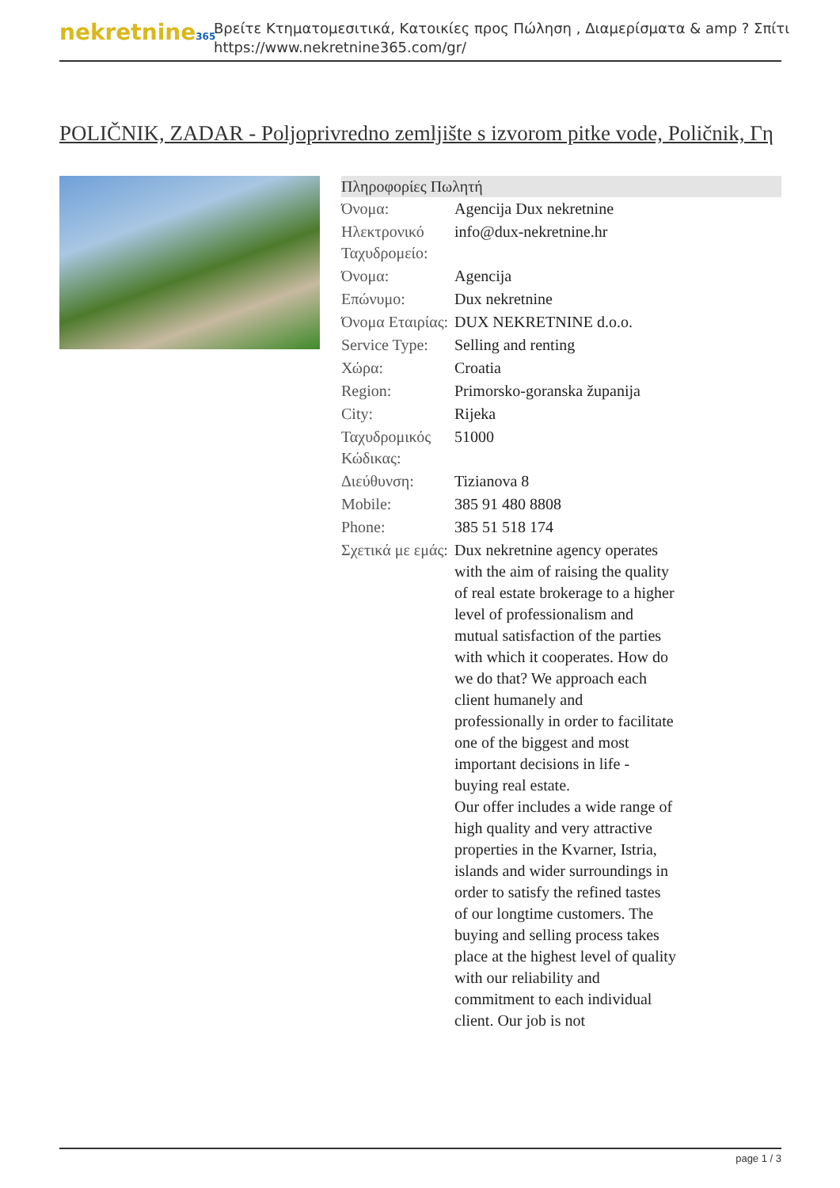nekretnine365
Βρείτε Κτηματομεσιτικά, Κατοικίες προς Πώληση , Διαμερίσματα & amp ? Σπίτι
https://www.nekretnine365.com/gr/
POLIČNIK, ZADAR - Poljoprivredno zemljište s izvorom pitke vode, Poličnik, Γη
| Πληροφορίες Πωλητή | | |
| --- | --- | --- |
| Όνομα: | Agencija Dux nekretnine | |
| Ηλεκτρονικό Ταχυδρομείο: | info@dux-nekretnine.hr | |
| Όνομα: | Agencija | |
| Επώνυμο: | Dux nekretnine | |
| Όνομα Εταιρίας: | DUX NEKRETNINE d.o.o. | |
| Service Type: | Selling and renting | |
| Χώρα: | Croatia | |
| Region: | Primorsko-goranska županija | |
| City: | Rijeka | |
| Ταχυδρομικός Κώδικας: | 51000 | |
| Διεύθυνση: | Tizianova 8 | |
| Mobile: | 385 91 480 8808 | |
| Phone: | 385 51 518 174 | |
| Σχετικά με εμάς: | Dux nekretnine agency operates with the aim of raising the quality of real estate brokerage to a higher level of professionalism and mutual satisfaction of the parties with which it cooperates. How do we do that? We approach each client humanely and professionally in order to facilitate one of the biggest and most important decisions in life - buying real estate. Our offer includes a wide range of high quality and very attractive properties in the Kvarner, Istria, islands and wider surroundings in order to satisfy the refined tastes of our longtime customers. The buying and selling process takes place at the highest level of quality with our reliability and commitment to each individual client. Our job is not | |
page 1 / 3